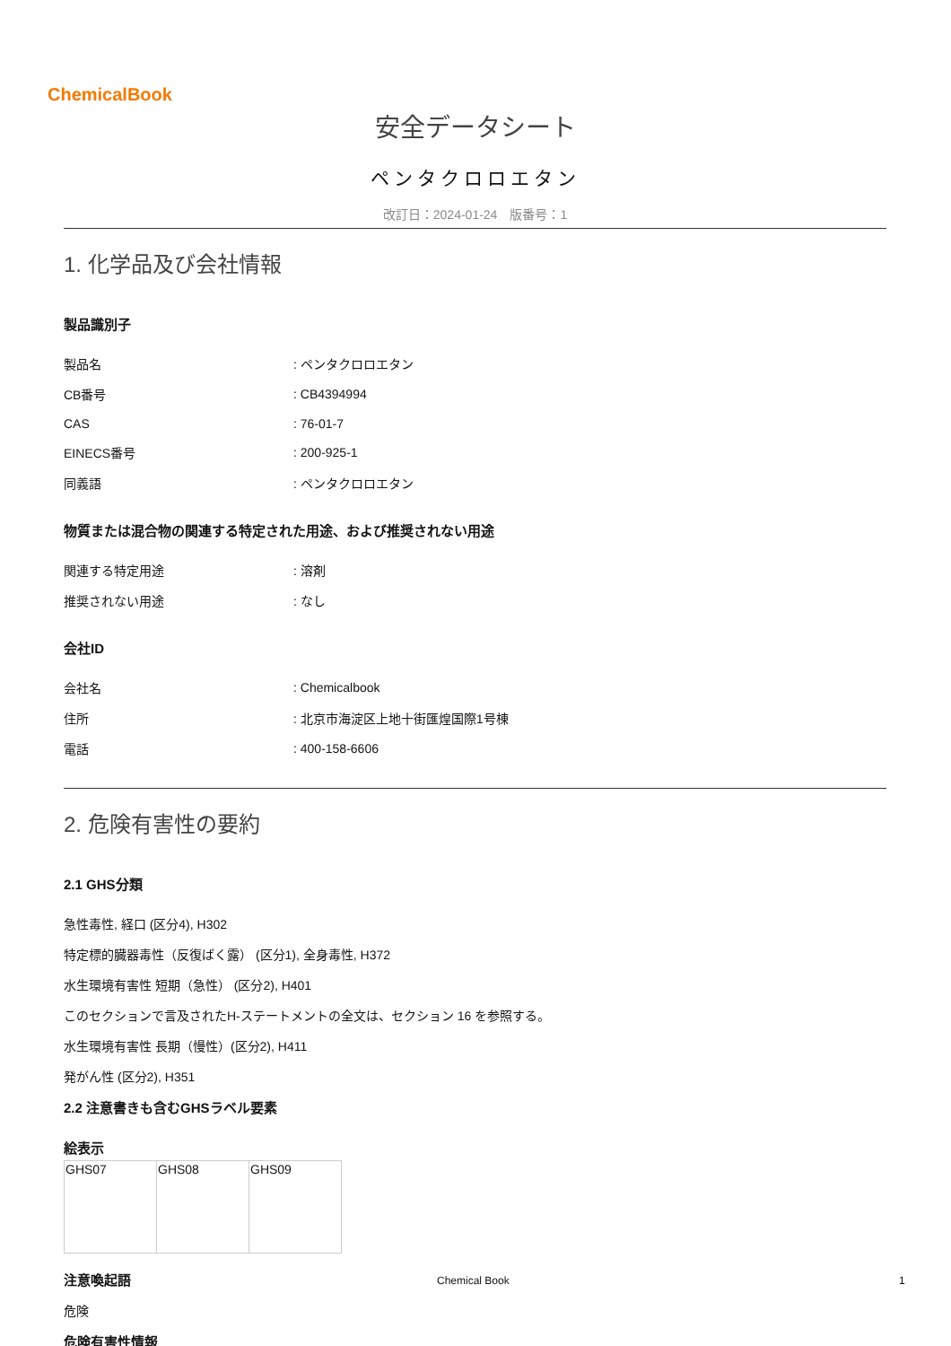ChemicalBook
安全データシート
ペンタクロロエタン
改訂日：2024-01-24　版番号：1
1. 化学品及び会社情報
製品識別子
| 製品名 | : ペンタクロロエタン |
| CB番号 | : CB4394994 |
| CAS | : 76-01-7 |
| EINECS番号 | : 200-925-1 |
| 同義語 | : ペンタクロロエタン |
物質または混合物の関連する特定された用途、および推奨されない用途
| 関連する特定用途 | : 溶剤 |
| 推奨されない用途 | : なし |
会社ID
| 会社名 | : Chemicalbook |
| 住所 | : 北京市海淀区上地十街匯煌国際1号棟 |
| 電話 | : 400-158-6606 |
2. 危険有害性の要約
2.1 GHS分類
急性毒性, 経口 (区分4), H302
特定標的臓器毒性（反復ばく露） (区分1), 全身毒性, H372
水生環境有害性 短期（急性） (区分2), H401
このセクションで言及されたH-ステートメントの全文は、セクション 16 を参照する。
水生環境有害性 長期（慢性）(区分2), H411
発がん性 (区分2), H351
2.2 注意書きも含むGHSラベル要素
絵表示
| GHS07 | GHS08 | GHS09 |
注意喚起語
危険
危険有害性情報
Chemical Book 1